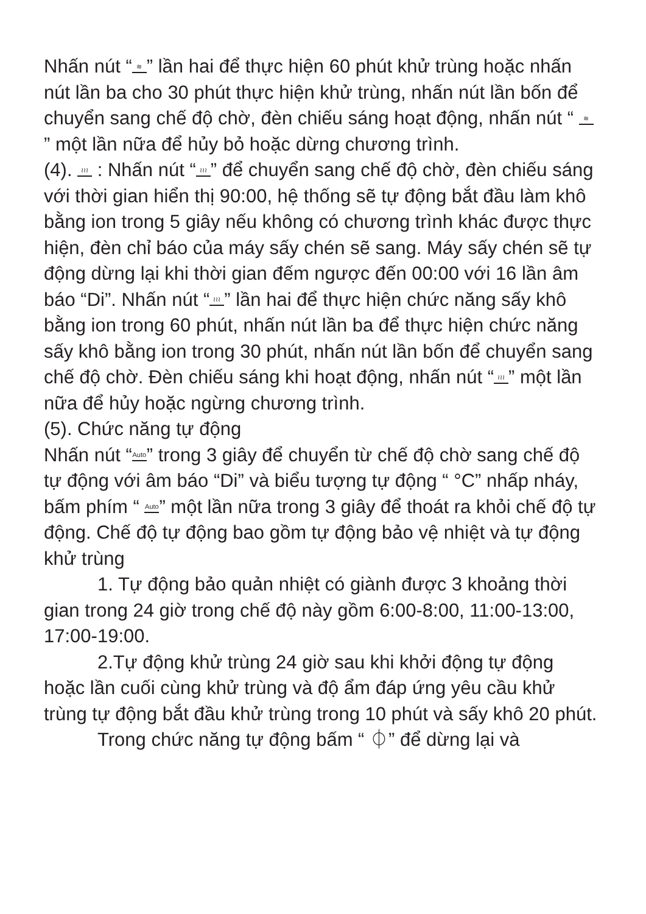Nhấn nút “≋” lần hai để thực hiện 60 phút khử trùng hoặc nhấn nút lần ba cho 30 phút thực hiện khử trùng, nhấn nút lần bốn để chuyển sang chế độ chờ, đèn chiếu sáng hoạt động, nhấn nút “ ≋ ” một lần nữa để hủy bỏ hoặc dừng chương trình.
(4). ≀≀≀ : Nhấn nút “≀≀≀” để chuyển sang chế độ chờ, đèn chiếu sáng với thời gian hiển thị 90:00, hệ thống sẽ tự động bắt đầu làm khô bằng ion trong 5 giây nếu không có chương trình khác được thực hiện, đèn chỉ báo của máy sấy chén sẽ sang. Máy sấy chén sẽ tự động dừng lại khi thời gian đếm ngược đến 00:00 với 16 lần âm báo “Di”. Nhấn nút “≀≀≀” lần hai để thực hiện chức năng sấy khô bằng ion trong 60 phút, nhấn nút lần ba để thực hiện chức năng sấy khô bằng ion trong 30 phút, nhấn nút lần bốn để chuyển sang chế độ chờ. Đèn chiếu sáng khi hoạt động, nhấn nút “≀≀≀” một lần nữa để hủy hoặc ngừng chương trình.
(5). Chức năng tự động
Nhấn nút “Auto” trong 3 giây để chuyển từ chế độ chờ sang chế độ tự động với âm báo “Di” và biểu tượng tự động “ °C” nhấp nháy, bấm phím “ Auto” một lần nữa trong 3 giây để thoát ra khỏi chế độ tự động. Chế độ tự động bao gồm tự động bảo vệ nhiệt và tự động khử trùng
1. Tự động bảo quản nhiệt có giành được 3 khoảng thời gian trong 24 giờ trong chế độ này gồm 6:00-8:00, 11:00-13:00, 17:00-19:00.
2.Tự động khử trùng 24 giờ sau khi khởi động tự động hoặc lần cuối cùng khử trùng và độ ẩm đáp ứng yêu cầu khử trùng tự động bắt đầu khử trùng trong 10 phút và sấy khô 20 phút.
Trong chức năng tự động bấm “ ⏀” để dừng lại và